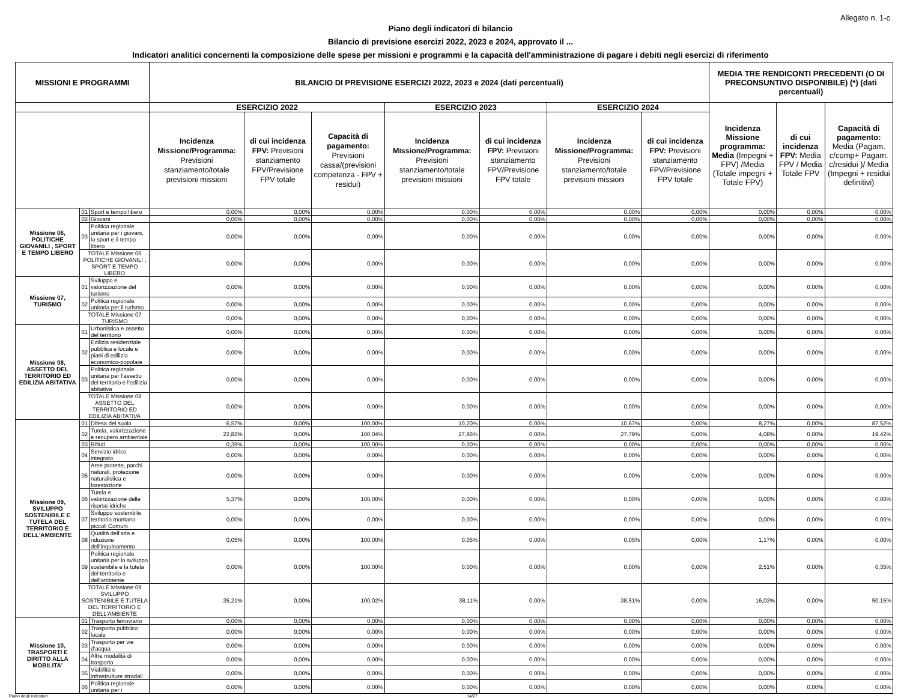Allegato n. 1-c
Piano degli indicatori di bilancio
Bilancio di previsione esercizi 2022, 2023 e 2024, approvato il ...
Indicatori analitici concernenti la composizione delle spese per missioni e programmi e la capacità dell'amministrazione di pagare i debiti negli esercizi di riferimento
| MISSIONI E PROGRAMMI | | | BILANCIO DI PREVISIONE ESERCIZI 2022, 2023 e 2024 (dati percentuali) | | | | | | | MEDIA TRE RENDICONTI PRECEDENTI (O DI PRECONSUNTIVO DISPONIBILE) (*) (dati percentuali) | | |
| --- | --- | --- | --- | --- | --- | --- | --- | --- | --- | --- | --- | --- |
| | | | ESERCIZIO 2022 | | | ESERCIZIO 2023 | | ESERCIZIO 2024 | | Incidenza Missione programma: Media (Impegni + FPV) /Media (Totale impegni + Totale FPV) | di cui incidenza FPV: Media FPV / Media Totale FPV | Capacità di pagamento: Media (Pagam. c/comp+ Pagam. c/residui )/ Media (Impegni + residui definitivi) |
| | | | Incidenza Missione/Programma: Previsioni stanziamento/totale previsioni missioni | di cui incidenza FPV: Previsioni stanziamento FPV/Previsione FPV totale | Capacità di pagamento: Previsioni cassa/(previsioni competenza - FPV + residui) | Incidenza Missione/Programma: Previsioni stanziamento/totale previsioni missioni | di cui incidenza FPV: Previsioni stanziamento FPV/Previsione FPV totale | Incidenza Missione/Programma: Previsioni stanziamento/totale previsioni missioni | di cui incidenza FPV: Previsioni stanziamento FPV/Previsione FPV totale | | | |
| Missione 06, POLITICHE GIOVANILI , SPORT E TEMPO LIBERO | 01 | Sport e tempo libero | 0,00% | 0,00% | 0,00% | 0,00% | 0,00% | 0,00% | 0,00% | 0,00% | 0,00% | 0,00% |
| | 02 | Giovani | 0,00% | 0,00% | 0,00% | 0,00% | 0,00% | 0,00% | 0,00% | 0,00% | 0,00% | 0,00% |
| | 03 | Politica regionale unitaria per i giovani, lo sport e il tempo libero | 0,00% | 0,00% | 0,00% | 0,00% | 0,00% | 0,00% | 0,00% | 0,00% | 0,00% | 0,00% |
| | TOTALE Missione 06 POLITICHE GIOVANILI , SPORT E TEMPO LIBERO | | 0,00% | 0,00% | 0,00% | 0,00% | 0,00% | 0,00% | 0,00% | 0,00% | 0,00% | 0,00% |
| Missione 07, TURISMO | 01 | Sviluppo e valorizzazione del turismo | 0,00% | 0,00% | 0,00% | 0,00% | 0,00% | 0,00% | 0,00% | 0,00% | 0,00% | 0,00% |
| | 02 | Politica regionale unitaria per il turismo | 0,00% | 0,00% | 0,00% | 0,00% | 0,00% | 0,00% | 0,00% | 0,00% | 0,00% | 0,00% |
| | TOTALE Missione 07 TURISMO | | 0,00% | 0,00% | 0,00% | 0,00% | 0,00% | 0,00% | 0,00% | 0,00% | 0,00% | 0,00% |
| Missione 08, ASSETTO DEL TERRITORIO ED EDILIZIA ABITATIVA | 01 | Urbanistica e assetto del territorio | 0,00% | 0,00% | 0,00% | 0,00% | 0,00% | 0,00% | 0,00% | 0,00% | 0,00% | 0,00% |
| | 02 | Edilizia residenziale pubblica e locale e piani di edilizia economico-popolare | 0,00% | 0,00% | 0,00% | 0,00% | 0,00% | 0,00% | 0,00% | 0,00% | 0,00% | 0,00% |
| | 03 | Politica regionale unitaria per l'assetto del territorio e l'edilizia abitativa | 0,00% | 0,00% | 0,00% | 0,00% | 0,00% | 0,00% | 0,00% | 0,00% | 0,00% | 0,00% |
| | TOTALE Missione 08 ASSETTO DEL TERRITORIO ED EDILIZIA ABITATIVA | | 0,00% | 0,00% | 0,00% | 0,00% | 0,00% | 0,00% | 0,00% | 0,00% | 0,00% | 0,00% |
| Missione 09, SVILUPPO SOSTENIBILE E TUTELA DEL TERRITORIO E DELL'AMBIENTE | 01 | Difesa del suolo | 6,57% | 0,00% | 100,00% | 10,20% | 0,00% | 10,67% | 0,00% | 8,27% | 0,00% | 87,52% |
| | 02 | Tutela, valorizzazione e recupero ambientale | 22,82% | 0,00% | 100,04% | 27,86% | 0,00% | 27,79% | 0,00% | 4,08% | 0,00% | 19,42% |
| | 03 | Rifiuti | 0,39% | 0,00% | 100,00% | 0,00% | 0,00% | 0,00% | 0,00% | 0,00% | 0,00% | 0,00% |
| | 04 | Servizio idrico integrato | 0,00% | 0,00% | 0,00% | 0,00% | 0,00% | 0,00% | 0,00% | 0,00% | 0,00% | 0,00% |
| | 05 | Aree protette, parchi naturali, protezione naturalistica e forestazione | 0,00% | 0,00% | 0,00% | 0,00% | 0,00% | 0,00% | 0,00% | 0,00% | 0,00% | 0,00% |
| | 06 | Tutela e valorizzazione delle risorse idriche | 5,37% | 0,00% | 100,00% | 0,00% | 0,00% | 0,00% | 0,00% | 0,00% | 0,00% | 0,00% |
| | 07 | Sviluppo sostenibile territorio montano piccoli Comuni | 0,00% | 0,00% | 0,00% | 0,00% | 0,00% | 0,00% | 0,00% | 0,00% | 0,00% | 0,00% |
| | 08 | Qualità dell'aria e riduzione dell'inquinamento | 0,05% | 0,00% | 100,00% | 0,05% | 0,00% | 0,05% | 0,00% | 1,17% | 0,00% | 0,00% |
| | 09 | Politica regionale unitaria per lo sviluppo sostenibile e la tutela del territorio e dell'ambiente | 0,00% | 0,00% | 100,00% | 0,00% | 0,00% | 0,00% | 0,00% | 2,51% | 0,00% | 0,35% |
| | TOTALE Missione 09 SVILUPPO SOSTENIBILE E TUTELA DEL TERRITORIO E DELL'AMBIENTE | | 35,21% | 0,00% | 100,02% | 38,11% | 0,00% | 38,51% | 0,00% | 16,03% | 0,00% | 50,15% |
| Missione 10, TRASPORTI E DIRITTO ALLA MOBILITA' | 01 | Trasporto ferroviario | 0,00% | 0,00% | 0,00% | 0,00% | 0,00% | 0,00% | 0,00% | 0,00% | 0,00% | 0,00% |
| | 02 | Trasporto pubblico locale | 0,00% | 0,00% | 0,00% | 0,00% | 0,00% | 0,00% | 0,00% | 0,00% | 0,00% | 0,00% |
| | 03 | Trasporto per vie d'acqua | 0,00% | 0,00% | 0,00% | 0,00% | 0,00% | 0,00% | 0,00% | 0,00% | 0,00% | 0,00% |
| | 04 | Altre modalità di trasporto | 0,00% | 0,00% | 0,00% | 0,00% | 0,00% | 0,00% | 0,00% | 0,00% | 0,00% | 0,00% |
| | 05 | Viabilità e infrastrutture stradali | 0,00% | 0,00% | 0,00% | 0,00% | 0,00% | 0,00% | 0,00% | 0,00% | 0,00% | 0,00% |
| | 06 | Politica regionale unitaria per i | 0,00% | 0,00% | 0,00% | 0,00% | 0,00% | 0,00% | 0,00% | 0,00% | 0,00% | 0,00% |
Piano degli indicatori 14/27